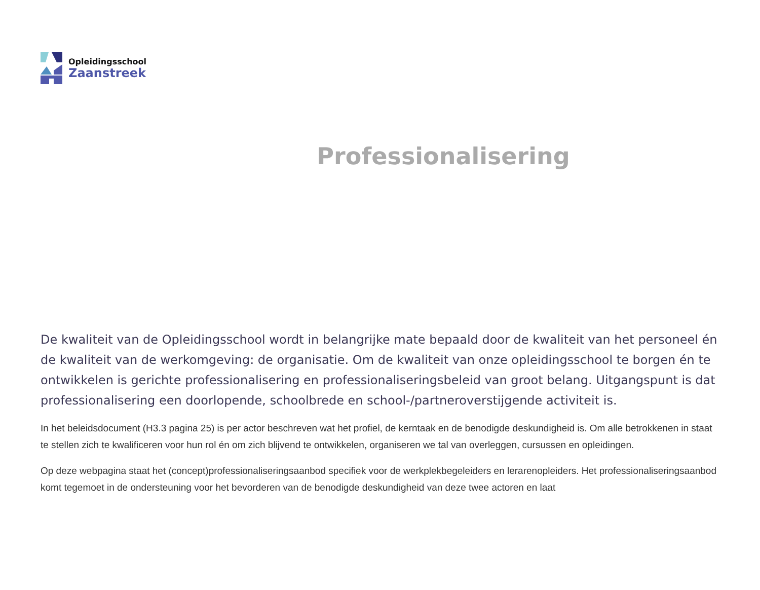Opleidingsschool
Zaanstreek
Professionalisering
De kwaliteit van de Opleidingsschool wordt in belangrijke mate bepaald door de kwaliteit van het personeel én de kwaliteit van de werkomgeving: de organisatie. Om de kwaliteit van onze opleidingsschool te borgen én te ontwikkelen is gerichte professionalisering en professionaliseringsbeleid van groot belang. Uitgangspunt is dat professionalisering een doorlopende, schoolbrede en school-/partneroverstijgende activiteit is.
In het beleidsdocument (H3.3 pagina 25) is per actor beschreven wat het profiel, de kerntaak en de benodigde deskundigheid is. Om alle betrokkenen in staat te stellen zich te kwalificeren voor hun rol én om zich blijvend te ontwikkelen, organiseren we tal van overleggen, cursussen en opleidingen.
Op deze webpagina staat het (concept)professionaliseringsaanbod specifiek voor de werkplekbegeleiders en lerarenopleiders. Het professionaliseringsaanbod komt tegemoet in de ondersteuning voor het bevorderen van de benodigde deskundigheid van deze twee actoren en laat